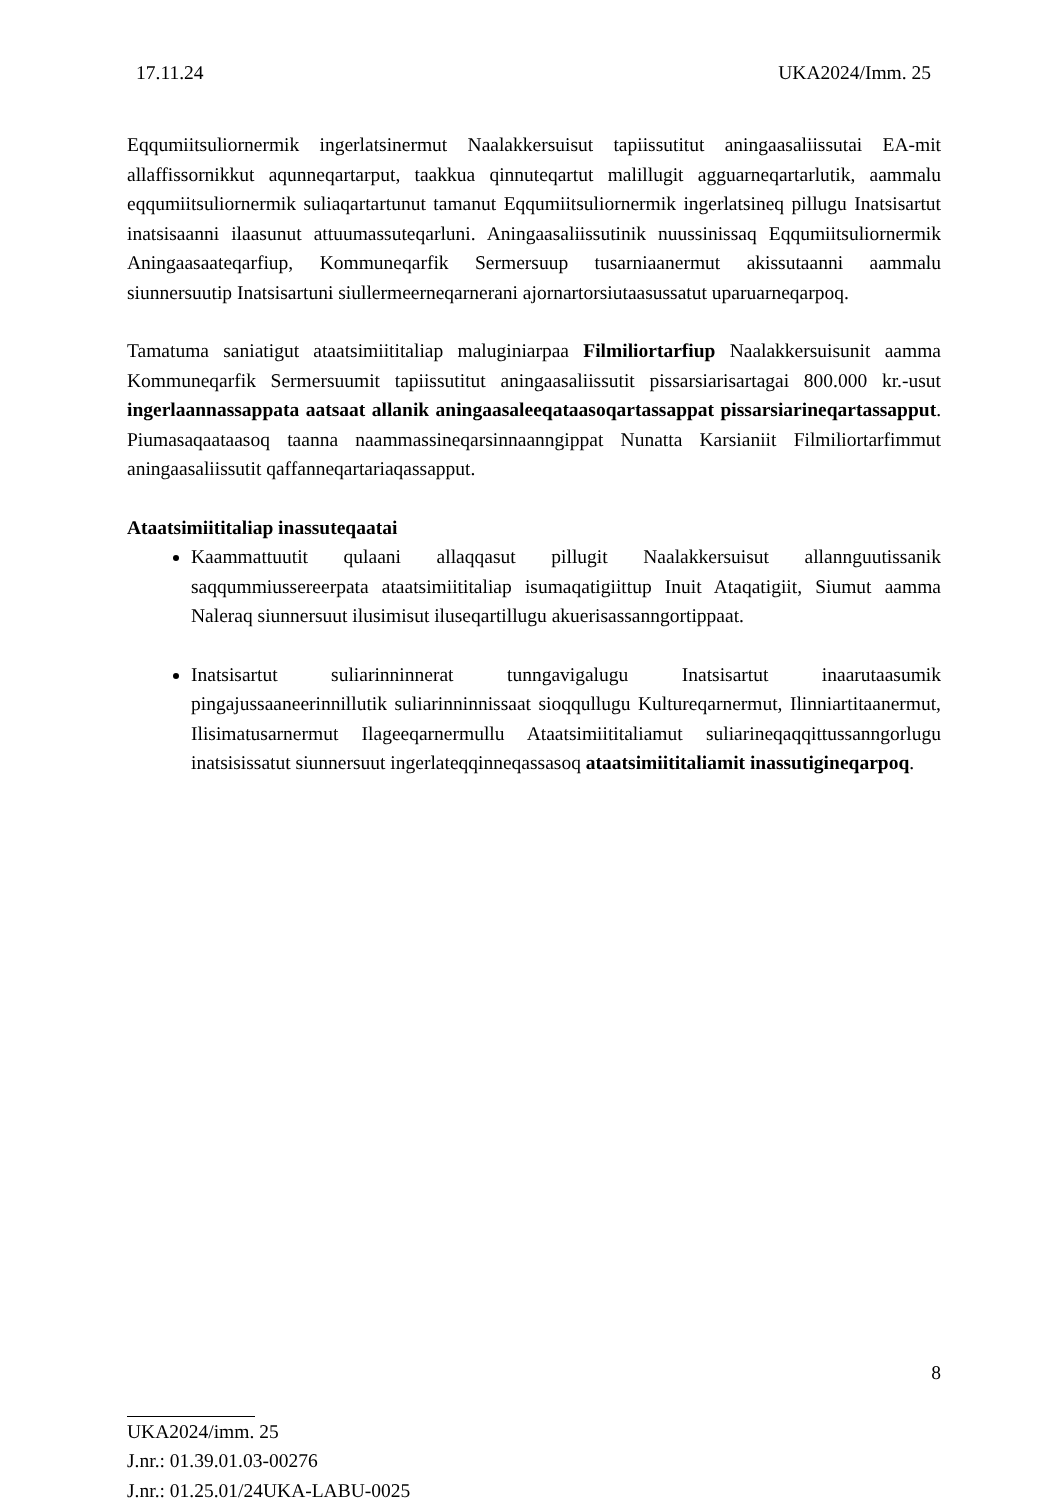17.11.24 UKA2024/Imm. 25
Eqqumiitsuliornermik ingerlatsinermut Naalakkersuisut tapiissutitut aningaasaliissutai EA-mit allaffissornikkut aqunneqartarput, taakkua qinnuteqartut malillugit agguarneqartarlutik, aammalu eqqumiitsuliornermik suliaqartartunut tamanut Eqqumiitsuliornermik ingerlatsineq pillugu Inatsisartut inatsisaanni ilaasunut attuumassuteqarluni. Aningaasaliissutinik nuussinissaq Eqqumiitsuliornermik Aningaasaateqarfiup, Kommuneqarfik Sermersuup tusarniaanermut akissutaanni aammalu siunnersuutip Inatsisartuni siullermeerneqarnerani ajornartorsiutaasussatut uparuarneqarpoq.
Tamatuma saniatigut ataatsimiititaliap maluginiarpaa Filmiliortarfiup Naalakkersuisunit aamma Kommuneqarfik Sermersuumit tapiissutitut aningaasaliissutit pissarsiarisartagai 800.000 kr.-usut ingerlaannassappata aatsaat allanik aningaasaleeqataasoqartassappat pissarsiarineqartassapput. Piumasaqaataasoq taanna naammassineqarsinnaanngippat Nunatta Karsianiit Filmiliortarfimmut aningaasaliissutit qaffanneqartariaqassapput.
Ataatsimiititaliap inassuteqaatai
Kaammattuutit qulaani allaqqasut pillugit Naalakkersuisut allannguutissanik saqqummiussereerpata ataatsimiititaliap isumaqatigiittup Inuit Ataqatigiit, Siumut aamma Naleraq siunnersuut ilusimisut iluseqartillugu akuerisassanngortippaat.
Inatsisartut suliarinninnerat tunngavigalugu Inatsisartut inaarutaasumik pingajussaaneerinnillutik suliarinninnissaat sioqqullugu Kultureqarnermut, Ilinniartitaanermut, Ilisimatusarnermut Ilageeqarnermullu Ataatsimiititaliamut suliarineqaqqittussanngorlugu inatsisissatut siunnersuut ingerlateqqinneqassasoq ataatsimiititaliamit inassutigineqarpoq.
8
UKA2024/imm. 25
J.nr.: 01.39.01.03-00276
J.nr.: 01.25.01/24UKA-LABU-0025